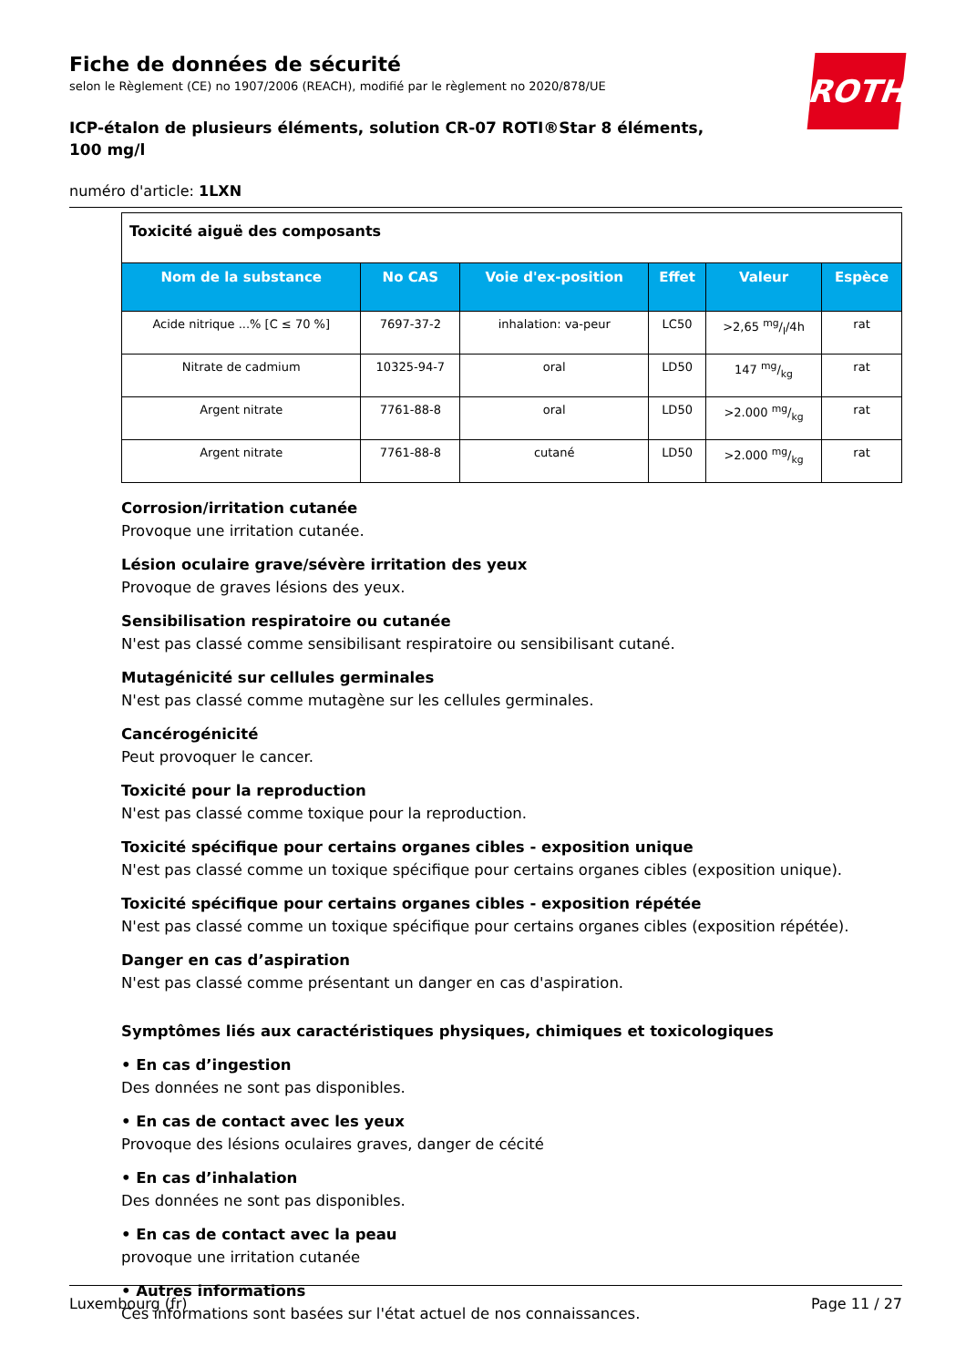Fiche de données de sécurité
selon le Règlement (CE) no 1907/2006 (REACH), modifié par le règlement no 2020/878/UE
ROTH
ICP-étalon de plusieurs éléments, solution CR-07 ROTI®Star 8 éléments, 100 mg/l
numéro d'article: 1LXN
| Toxicité aiguë des composants | | | | | |
| Nom de la substance | No CAS | Voie d'ex-position | Effet | Valeur | Espèce |
| Acide nitrique ...% [C ≤ 70 %] | 7697-37-2 | inhalation: va-peur | LC50 | >2,65 mg/l/4h | rat |
| Nitrate de cadmium | 10325-94-7 | oral | LD50 | 147 mg/kg | rat |
| Argent nitrate | 7761-88-8 | oral | LD50 | >2.000 mg/kg | rat |
| Argent nitrate | 7761-88-8 | cutané | LD50 | >2.000 mg/kg | rat |
Corrosion/irritation cutanée
Provoque une irritation cutanée.
Lésion oculaire grave/sévère irritation des yeux
Provoque de graves lésions des yeux.
Sensibilisation respiratoire ou cutanée
N'est pas classé comme sensibilisant respiratoire ou sensibilisant cutané.
Mutagénicité sur cellules germinales
N'est pas classé comme mutagène sur les cellules germinales.
Cancérogénicité
Peut provoquer le cancer.
Toxicité pour la reproduction
N'est pas classé comme toxique pour la reproduction.
Toxicité spécifique pour certains organes cibles - exposition unique
N'est pas classé comme un toxique spécifique pour certains organes cibles (exposition unique).
Toxicité spécifique pour certains organes cibles - exposition répétée
N'est pas classé comme un toxique spécifique pour certains organes cibles (exposition répétée).
Danger en cas d’aspiration
N'est pas classé comme présentant un danger en cas d'aspiration.
Symptômes liés aux caractéristiques physiques, chimiques et toxicologiques
• En cas d’ingestion
Des données ne sont pas disponibles.
• En cas de contact avec les yeux
Provoque des lésions oculaires graves, danger de cécité
• En cas d’inhalation
Des données ne sont pas disponibles.
• En cas de contact avec la peau
provoque une irritation cutanée
• Autres informations
Ces informations sont basées sur l'état actuel de nos connaissances.
Luxembourg (fr) Page 11 / 27